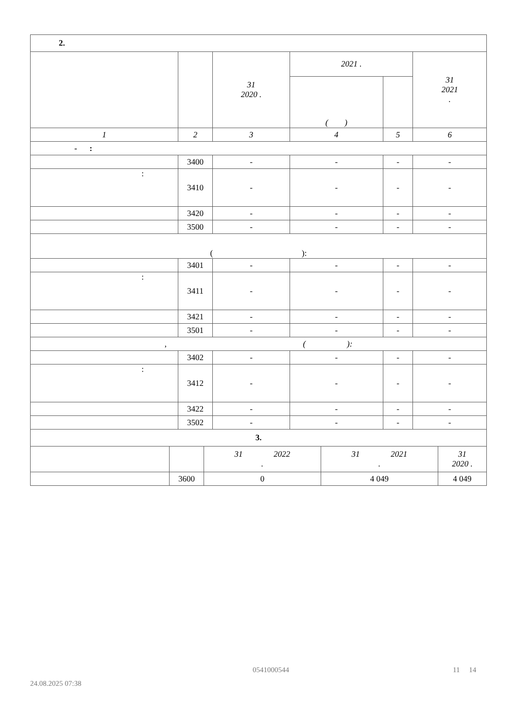| 2. | | | | | |
| | | 31 2020 . | 2021 . | | 31 2021 . |
| | | | ( ) | | |
| 1 | 2 | 3 | 4 | 5 | 6 |
| - : | | | | | |
| | 3400 | - | - | - | - |
| : | 3410 | - | - | - | - |
| | 3420 | - | - | - | - |
| | 3500 | - | - | - | - |
| ( ): | | | | | |
| | 3401 | - | - | - | - |
| : | 3411 | - | - | - | - |
| | 3421 | - | - | - | - |
| | 3501 | - | - | - | - |
| , ( ): | | | | | |
| | 3402 | - | - | - | - |
| : | 3412 | - | - | - | - |
| | 3422 | - | - | - | - |
| | 3502 | - | - | - | - |
| 3. | | | | | |
| | | 31 2022 . | 31 2021 . | 31 2020 . |
| --- | --- | --- | --- | --- |
| | 3600 | 0 | 4 049 | 4 049 |
0541000544 11 14
24.08.2025 07:38